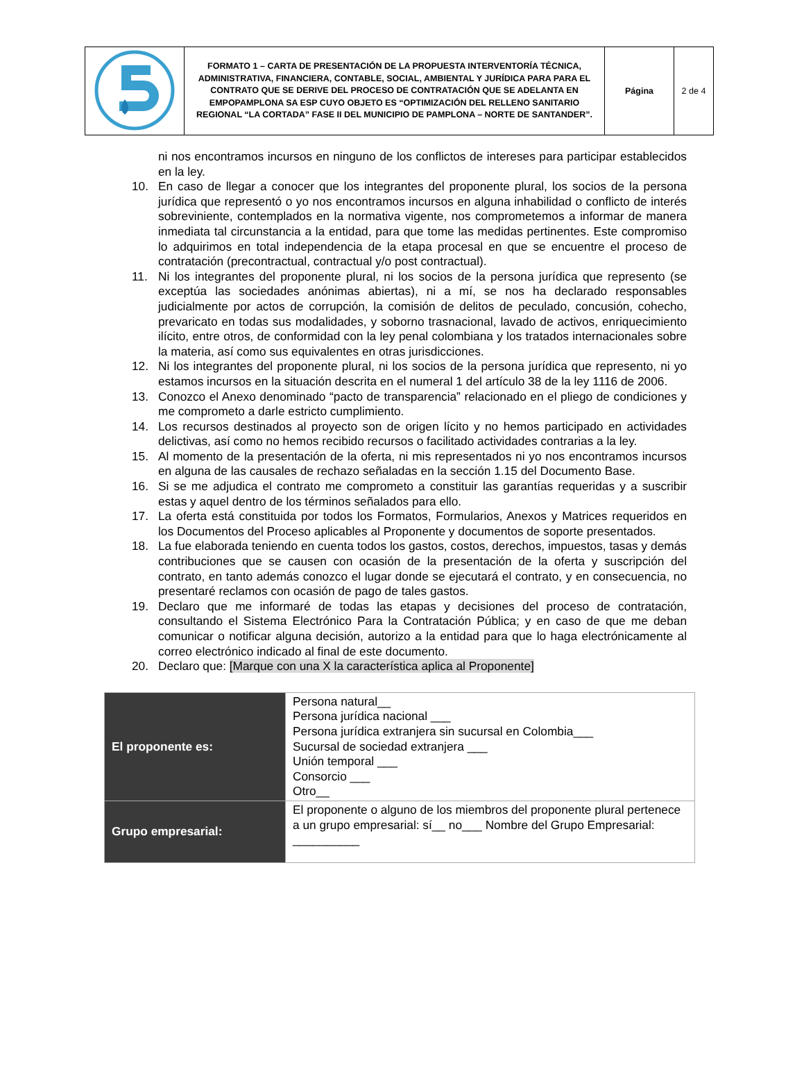| | FORMATO 1 – CARTA DE PRESENTACIÓN DE LA PROPUESTA INTERVENTORÍA TÉCNICA, ADMINISTRATIVA, FINANCIERA, CONTABLE, SOCIAL, AMBIENTAL Y JURÍDICA PARA PARA EL CONTRATO QUE SE DERIVE DEL PROCESO DE CONTRATACIÓN QUE SE ADELANTA EN EMPOPAMPLONA SA ESP CUYO OBJETO ES “OPTIMIZACIÓN DEL RELLENO SANITARIO REGIONAL “LA CORTADA” FASE II DEL MUNICIPIO DE PAMPLONA – NORTE DE SANTANDER”. | Página | 2 de 4 |
ni nos encontramos incursos en ninguno de los conflictos de intereses para participar establecidos en la ley.
10. En caso de llegar a conocer que los integrantes del proponente plural, los socios de la persona jurídica que representó o yo nos encontramos incursos en alguna inhabilidad o conflicto de interés sobreviniente, contemplados en la normativa vigente, nos comprometemos a informar de manera inmediata tal circunstancia a la entidad, para que tome las medidas pertinentes. Este compromiso lo adquirimos en total independencia de la etapa procesal en que se encuentre el proceso de contratación (precontractual, contractual y/o post contractual).
11. Ni los integrantes del proponente plural, ni los socios de la persona jurídica que represento (se exceptúa las sociedades anónimas abiertas), ni a mí, se nos ha declarado responsables judicialmente por actos de corrupción, la comisión de delitos de peculado, concusión, cohecho, prevaricato en todas sus modalidades, y soborno trasnacional, lavado de activos, enriquecimiento ilícito, entre otros, de conformidad con la ley penal colombiana y los tratados internacionales sobre la materia, así como sus equivalentes en otras jurisdicciones.
12. Ni los integrantes del proponente plural, ni los socios de la persona jurídica que represento, ni yo estamos incursos en la situación descrita en el numeral 1 del artículo 38 de la ley 1116 de 2006.
13. Conozco el Anexo denominado “pacto de transparencia” relacionado en el pliego de condiciones y me comprometo a darle estricto cumplimiento.
14. Los recursos destinados al proyecto son de origen lícito y no hemos participado en actividades delictivas, así como no hemos recibido recursos o facilitado actividades contrarias a la ley.
15. Al momento de la presentación de la oferta, ni mis representados ni yo nos encontramos incursos en alguna de las causales de rechazo señaladas en la sección 1.15 del Documento Base.
16. Si se me adjudica el contrato me comprometo a constituir las garantías requeridas y a suscribir estas y aquel dentro de los términos señalados para ello.
17. La oferta está constituida por todos los Formatos, Formularios, Anexos y Matrices requeridos en los Documentos del Proceso aplicables al Proponente y documentos de soporte presentados.
18. La fue elaborada teniendo en cuenta todos los gastos, costos, derechos, impuestos, tasas y demás contribuciones que se causen con ocasión de la presentación de la oferta y suscripción del contrato, en tanto además conozco el lugar donde se ejecutará el contrato, y en consecuencia, no presentaré reclamos con ocasión de pago de tales gastos.
19. Declaro que me informaré de todas las etapas y decisiones del proceso de contratación, consultando el Sistema Electrónico Para la Contratación Pública; y en caso de que me deban comunicar o notificar alguna decisión, autorizo a la entidad para que lo haga electrónicamente al correo electrónico indicado al final de este documento.
20. Declaro que: [Marque con una X la característica aplica al Proponente]
| El proponente es: | Persona natural__ Persona jurídica nacional ___ Persona jurídica extranjera sin sucursal en Colombia___ Sucursal de sociedad extranjera ___ Unión temporal ___ Consorcio ___ Otro__ |
| Grupo empresarial: | El proponente o alguno de los miembros del proponente plural pertenece a un grupo empresarial: sí__ no___ Nombre del Grupo Empresarial: __________ |